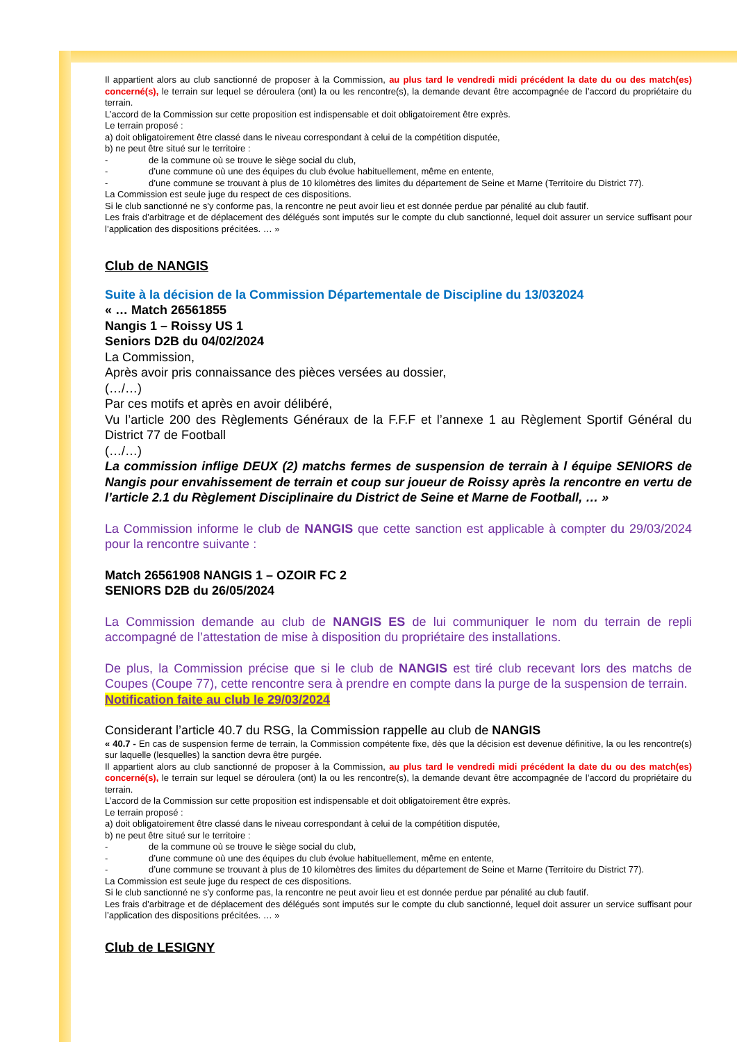Il appartient alors au club sanctionné de proposer à la Commission, au plus tard le vendredi midi précédent la date du ou des match(es) concerné(s), le terrain sur lequel se déroulera (ont) la ou les rencontre(s), la demande devant être accompagnée de l’accord du propriétaire du terrain.
L’accord de la Commission sur cette proposition est indispensable et doit obligatoirement être exprès.
Le terrain proposé :
a) doit obligatoirement être classé dans le niveau correspondant à celui de la compétition disputée,
b) ne peut être situé sur le territoire :
- de la commune où se trouve le siège social du club,
- d’une commune où une des équipes du club évolue habituellement, même en entente,
- d’une commune se trouvant à plus de 10 kilomètres des limites du département de Seine et Marne (Territoire du District 77).
La Commission est seule juge du respect de ces dispositions.
Si le club sanctionné ne s'y conforme pas, la rencontre ne peut avoir lieu et est donnée perdue par pénalité au club fautif.
Les frais d’arbitrage et de déplacement des délégués sont imputés sur le compte du club sanctionné, lequel doit assurer un service suffisant pour l’application des dispositions précitées. … »
Club de NANGIS
Suite à la décision de la Commission Départementale de Discipline du 13/032024
« … Match 26561855
Nangis 1 – Roissy US 1
Seniors D2B du 04/02/2024
La Commission,
Après avoir pris connaissance des pièces versées au dossier,
(…/…)
Par ces motifs et après en avoir délibéré,
Vu l’article 200 des Règlements Généraux de la F.F.F et l’annexe 1 au Règlement Sportif Général du District 77 de Football
(…/…)
La commission inflige DEUX (2) matchs fermes de suspension de terrain à l équipe SENIORS de Nangis pour envahissement de terrain et coup sur joueur de Roissy après la rencontre en vertu de l’article 2.1 du Règlement Disciplinaire du District de Seine et Marne de Football, … »
La Commission informe le club de NANGIS que cette sanction est applicable à compter du 29/03/2024 pour la rencontre suivante :
Match 26561908 NANGIS 1 – OZOIR FC 2
SENIORS D2B du 26/05/2024
La Commission demande au club de NANGIS ES de lui communiquer le nom du terrain de repli accompagné de l’attestation de mise à disposition du propriétaire des installations.
De plus, la Commission précise que si le club de NANGIS est tiré club recevant lors des matchs de Coupes (Coupe 77), cette rencontre sera à prendre en compte dans la purge de la suspension de terrain.
Notification faite au club le 29/03/2024
Considerant l’article 40.7 du RSG, la Commission rappelle au club de NANGIS
« 40.7 - En cas de suspension ferme de terrain, la Commission compétente fixe, dès que la décision est devenue définitive, la ou les rencontre(s) sur laquelle (lesquelles) la sanction devra être purgée.
Il appartient alors au club sanctionné de proposer à la Commission, au plus tard le vendredi midi précédent la date du ou des match(es) concerné(s), le terrain sur lequel se déroulera (ont) la ou les rencontre(s), la demande devant être accompagnée de l’accord du propriétaire du terrain.
L’accord de la Commission sur cette proposition est indispensable et doit obligatoirement être exprès.
Le terrain proposé :
a) doit obligatoirement être classé dans le niveau correspondant à celui de la compétition disputée,
b) ne peut être situé sur le territoire :
- de la commune où se trouve le siège social du club,
- d’une commune où une des équipes du club évolue habituellement, même en entente,
- d’une commune se trouvant à plus de 10 kilomètres des limites du département de Seine et Marne (Territoire du District 77).
La Commission est seule juge du respect de ces dispositions.
Si le club sanctionné ne s'y conforme pas, la rencontre ne peut avoir lieu et est donnée perdue par pénalité au club fautif.
Les frais d’arbitrage et de déplacement des délégués sont imputés sur le compte du club sanctionné, lequel doit assurer un service suffisant pour l’application des dispositions précitées. … »
Club de LESIGNY